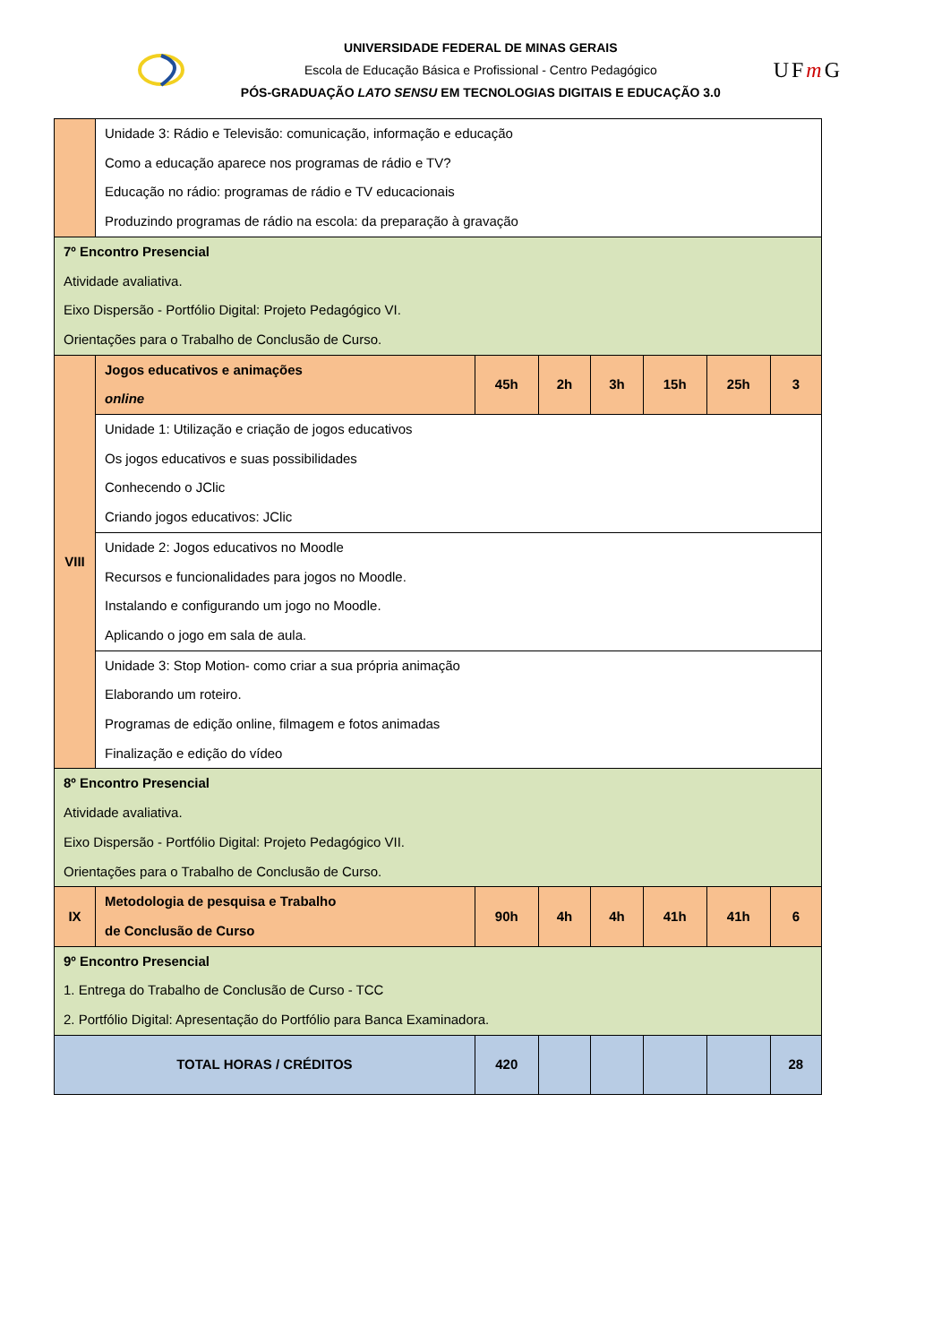UNIVERSIDADE FEDERAL DE MINAS GERAIS
Escola de Educação Básica e Profissional - Centro Pedagógico
PÓS-GRADUAÇÃO LATO SENSU EM TECNOLOGIAS DIGITAIS E EDUCAÇÃO 3.0
UFm G
| | Unidade 3: Rádio e Televisão: comunicação, informação e educação Como a educação aparece nos programas de rádio e TV? Educação no rádio: programas de rádio e TV educacionais Produzindo programas de rádio na escola: da preparação à gravação | | | | | | |
| 7º Encontro Presencial Atividade avaliativa. Eixo Dispersão - Portfólio Digital: Projeto Pedagógico VI. Orientações para o Trabalho de Conclusão de Curso. | | | | | | | |
| VIII | Jogos educativos e animações online | 45h | 2h | 3h | 15h | 25h | 3 |
| | Unidade 1: Utilização e criação de jogos educativos Os jogos educativos e suas possibilidades Conhecendo o JClic Criando jogos educativos: JClic | | | | | | |
| | Unidade 2: Jogos educativos no Moodle Recursos e funcionalidades para jogos no Moodle. Instalando e configurando um jogo no Moodle. Aplicando o jogo em sala de aula. | | | | | | |
| | Unidade 3: Stop Motion- como criar a sua própria animação Elaborando um roteiro. Programas de edição online, filmagem e fotos animadas Finalização e edição do vídeo | | | | | | |
| 8º Encontro Presencial Atividade avaliativa. Eixo Dispersão - Portfólio Digital: Projeto Pedagógico VII. Orientações para o Trabalho de Conclusão de Curso. | | | | | | | |
| IX | Metodologia de pesquisa e Trabalho de Conclusão de Curso | 90h | 4h | 4h | 41h | 41h | 6 |
| 9º Encontro Presencial 1. Entrega do Trabalho de Conclusão de Curso - TCC 2. Portfólio Digital: Apresentação do Portfólio para Banca Examinadora. | | | | | | | |
| TOTAL HORAS / CRÉDITOS | | 420 | | | | | 28 |